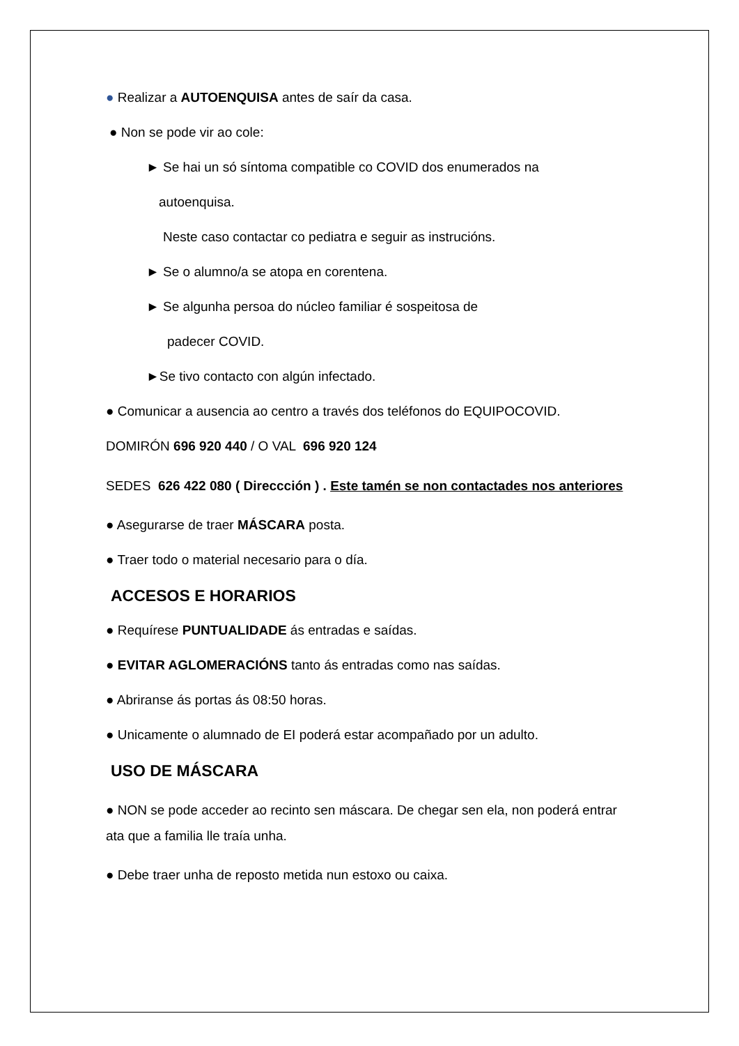● Realizar a AUTOENQUISA antes de saír da casa.
● Non se pode vir ao cole:
► Se hai un só síntoma compatible co COVID dos enumerados na
autoenquisa.
Neste caso contactar co pediatra e seguir as instrucións.
► Se o alumno/a se atopa en corentena.
► Se algunha persoa do núcleo familiar é sospeitosa de
padecer COVID.
►Se tivo contacto con algún infectado.
● Comunicar a ausencia ao centro a través dos teléfonos do EQUIPOCOVID.
DOMIRÓN 696 920 440 / O VAL 696 920 124
SEDES 626 422 080 ( Direccción ) . Este tamén se non contactades nos anteriores
● Asegurarse de traer MÁSCARA posta.
● Traer todo o material necesario para o día.
ACCESOS E HORARIOS
● Requírese PUNTUALIDADE ás entradas e saídas.
● EVITAR AGLOMERACIÓNS tanto ás entradas como nas saídas.
● Abriranse ás portas ás 08:50 horas.
● Unicamente o alumnado de EI poderá estar acompañado por un adulto.
USO DE MÁSCARA
● NON se pode acceder ao recinto sen máscara. De chegar sen ela, non poderá entrar ata que a familia lle traía unha.
● Debe traer unha de reposto metida nun estoxo ou caixa.